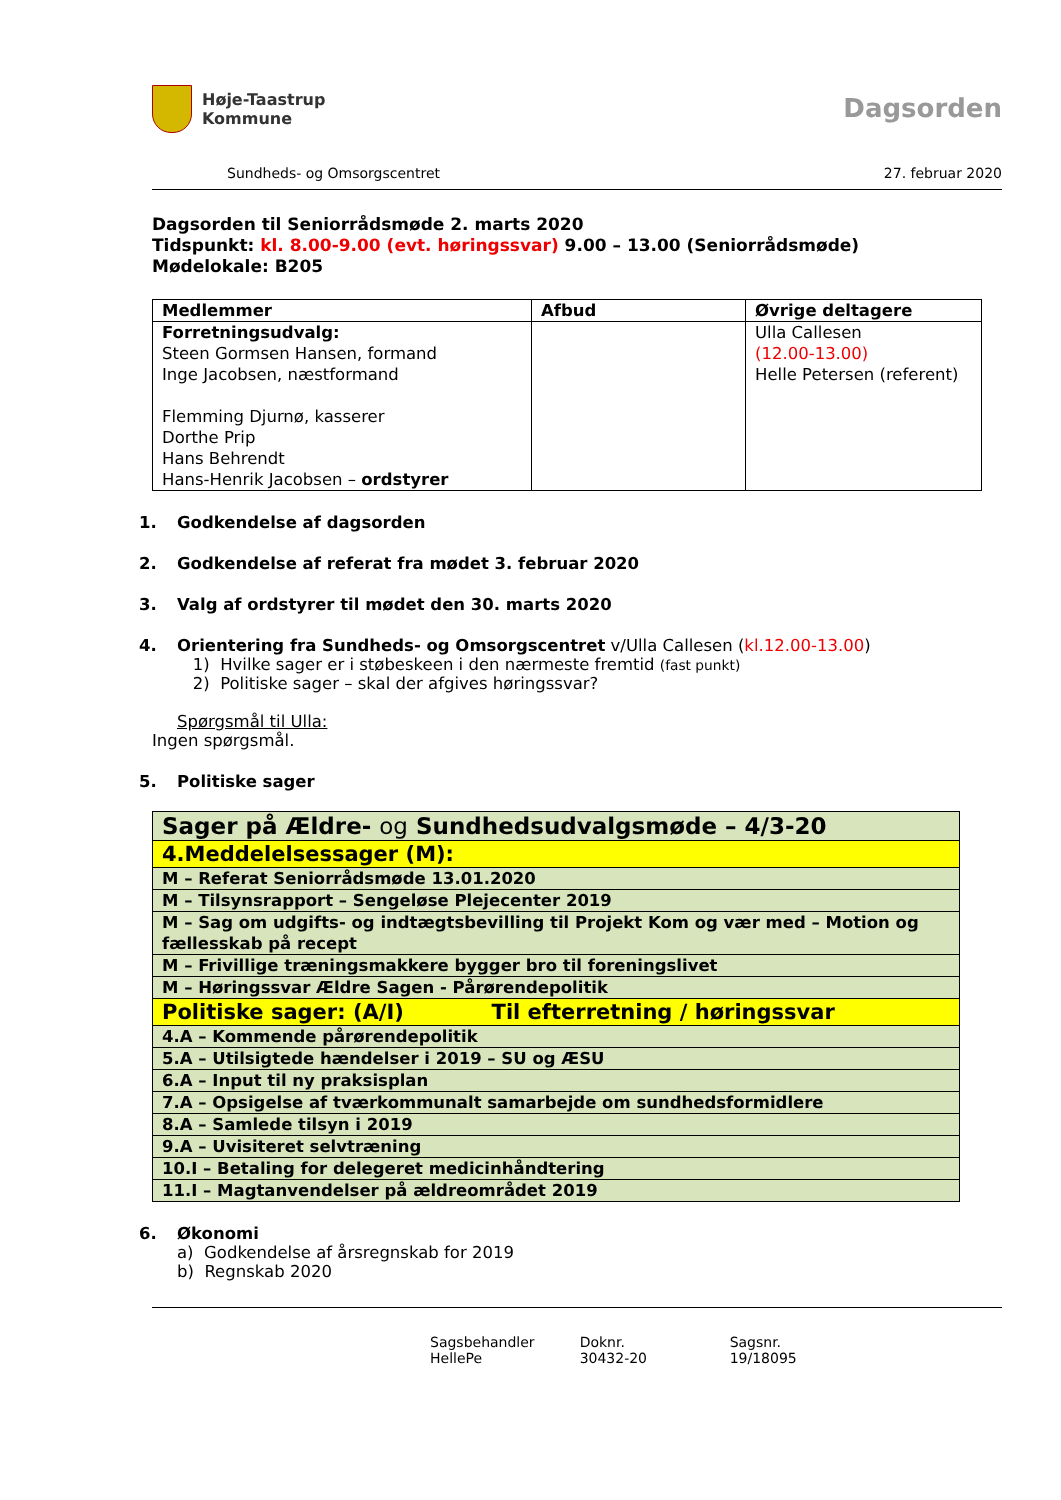Høje-Taastrup
Kommune
Dagsorden
Sundheds- og Omsorgscentret 27. februar 2020
Dagsorden til Seniorrådsmøde 2. marts 2020
Tidspunkt: kl. 8.00-9.00 (evt. høringssvar) 9.00 – 13.00 (Seniorrådsmøde)
Mødelokale: B205
| Medlemmer | Afbud | Øvrige deltagere |
| --- | --- | --- |
| Forretningsudvalg: Steen Gormsen Hansen, formand Inge Jacobsen, næstformand Flemming Djurnø, kasserer Dorthe Prip Hans Behrendt Hans-Henrik Jacobsen – ordstyrer | | Ulla Callesen (12.00-13.00) Helle Petersen (referent) |
1. Godkendelse af dagsorden
2. Godkendelse af referat fra mødet 3. februar 2020
3. Valg af ordstyrer til mødet den 30. marts 2020
4. Orientering fra Sundheds- og Omsorgscentret v/Ulla Callesen (kl.12.00-13.00)
1) Hvilke sager er i støbeskeen i den nærmeste fremtid (fast punkt)
2) Politiske sager – skal der afgives høringssvar?
Spørgsmål til Ulla:
Ingen spørgsmål.
5. Politiske sager
| Sager på Ældre- og Sundhedsudvalgsmøde – 4/3-20 |
| 4.Meddelelsessager (M): |
| M – Referat Seniorrådsmøde 13.01.2020 |
| M – Tilsynsrapport – Sengeløse Plejecenter 2019 |
| M – Sag om udgifts- og indtægtsbevilling til Projekt Kom og vær med – Motion og fællesskab på recept |
| M – Frivillige træningsmakkere bygger bro til foreningslivet |
| M – Høringssvar Ældre Sagen - Pårørendepolitik |
| Politiske sager: (A/I) Til efterretning / høringssvar |
| 4.A – Kommende pårørendepolitik |
| 5.A – Utilsigtede hændelser i 2019 – SU og ÆSU |
| 6.A – Input til ny praksisplan |
| 7.A – Opsigelse af tværkommunalt samarbejde om sundhedsformidlere |
| 8.A – Samlede tilsyn i 2019 |
| 9.A – Uvisiteret selvtræning |
| 10.I – Betaling for delegeret medicinhåndtering |
| 11.I – Magtanvendelser på ældreområdet 2019 |
6. Økonomi
a) Godkendelse af årsregnskab for 2019
b) Regnskab 2020
Sagsbehandler
HellePe
Doknr.
30432-20
Sagsnr.
19/18095